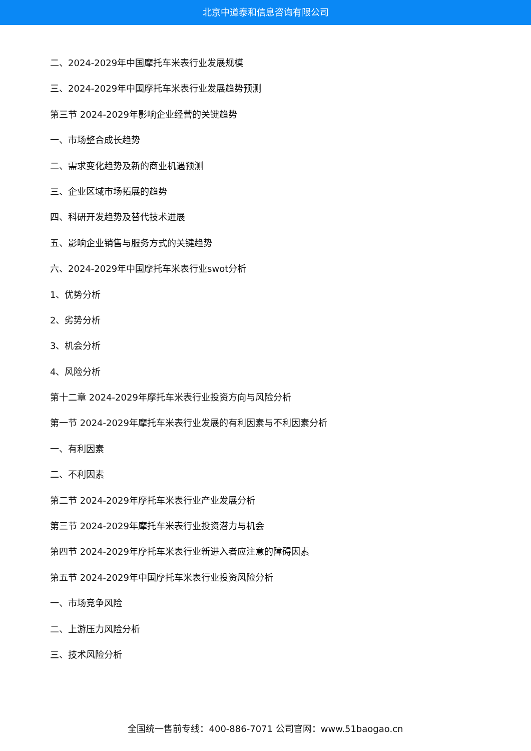北京中道泰和信息咨询有限公司
二、2024-2029年中国摩托车米表行业发展规模
三、2024-2029年中国摩托车米表行业发展趋势预测
第三节 2024-2029年影响企业经营的关键趋势
一、市场整合成长趋势
二、需求变化趋势及新的商业机遇预测
三、企业区域市场拓展的趋势
四、科研开发趋势及替代技术进展
五、影响企业销售与服务方式的关键趋势
六、2024-2029年中国摩托车米表行业swot分析
1、优势分析
2、劣势分析
3、机会分析
4、风险分析
第十二章 2024-2029年摩托车米表行业投资方向与风险分析
第一节 2024-2029年摩托车米表行业发展的有利因素与不利因素分析
一、有利因素
二、不利因素
第二节 2024-2029年摩托车米表行业产业发展分析
第三节 2024-2029年摩托车米表行业投资潜力与机会
第四节 2024-2029年摩托车米表行业新进入者应注意的障碍因素
第五节 2024-2029年中国摩托车米表行业投资风险分析
一、市场竞争风险
二、上游压力风险分析
三、技术风险分析
全国统一售前专线：400-886-7071 公司官网：www.51baogao.cn